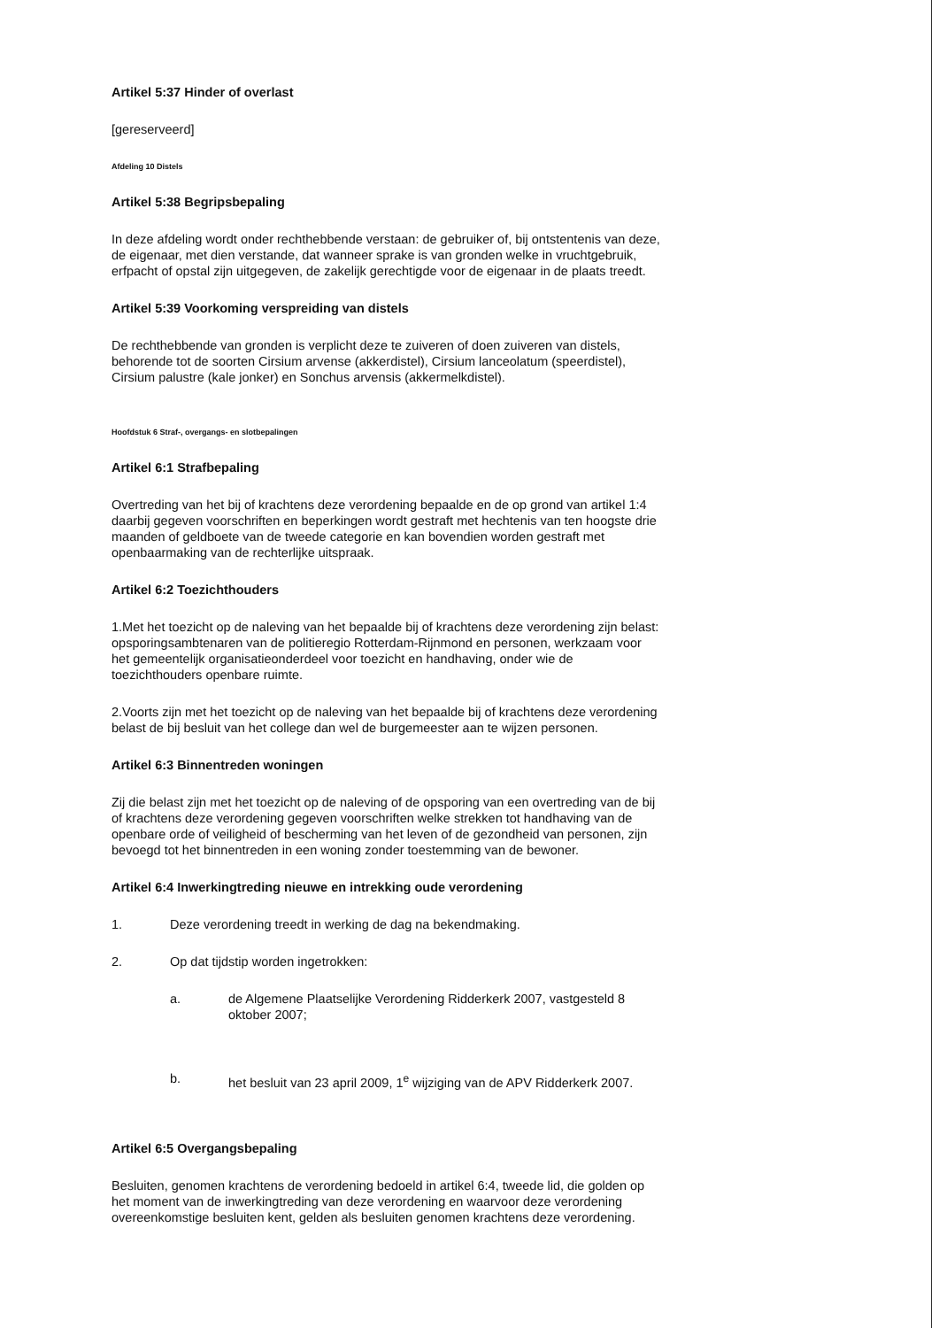Artikel 5:37 Hinder of overlast
[gereserveerd]
Afdeling 10 Distels
Artikel 5:38 Begripsbepaling
In deze afdeling wordt onder rechthebbende verstaan: de gebruiker of, bij ontstentenis van deze, de eigenaar, met dien verstande, dat wanneer sprake is van gronden welke in vruchtgebruik, erfpacht of opstal zijn uitgegeven, de zakelijk gerechtigde voor de eigenaar in de plaats treedt.
Artikel 5:39 Voorkoming verspreiding van distels
De rechthebbende van gronden is verplicht deze te zuiveren of doen zuiveren van distels, behorende tot de soorten Cirsium arvense (akkerdistel), Cirsium lanceolatum (speerdistel), Cirsium palustre (kale jonker) en Sonchus arvensis (akkermelkdistel).
Hoofdstuk 6 Straf-, overgangs- en slotbepalingen
Artikel 6:1 Strafbepaling
Overtreding van het bij of krachtens deze verordening bepaalde en de op grond van artikel 1:4 daarbij gegeven voorschriften en beperkingen wordt gestraft met hechtenis van ten hoogste drie maanden of geldboete van de tweede categorie en kan bovendien worden gestraft met openbaarmaking van de rechterlijke uitspraak.
Artikel 6:2 Toezichthouders
1.Met het toezicht op de naleving van het bepaalde bij of krachtens deze verordening zijn belast: opsporingsambtenaren van de politieregio Rotterdam-Rijnmond en personen, werkzaam voor het gemeentelijk organisatieonderdeel voor toezicht en handhaving, onder wie de toezichthouders openbare ruimte.
2.Voorts zijn met het toezicht op de naleving van het bepaalde bij of krachtens deze verordening belast de bij besluit van het college dan wel de burgemeester aan te wijzen personen.
Artikel 6:3 Binnentreden woningen
Zij die belast zijn met het toezicht op de naleving of de opsporing van een overtreding van de bij of krachtens deze verordening gegeven voorschriften welke strekken tot handhaving van de openbare orde of veiligheid of bescherming van het leven of de gezondheid van personen, zijn bevoegd tot het binnentreden in een woning zonder toestemming van de bewoner.
Artikel 6:4 Inwerkingtreding nieuwe en intrekking oude verordening
1. Deze verordening treedt in werking de dag na bekendmaking.
2. Op dat tijdstip worden ingetrokken:
a. de Algemene Plaatselijke Verordening Ridderkerk 2007, vastgesteld 8 oktober 2007;
b. het besluit van 23 april 2009, 1<sup>e</sup> wijziging van de APV Ridderkerk 2007.
Artikel 6:5 Overgangsbepaling
Besluiten, genomen krachtens de verordening bedoeld in artikel 6:4, tweede lid, die golden op het moment van de inwerkingtreding van deze verordening en waarvoor deze verordening overeenkomstige besluiten kent, gelden als besluiten genomen krachtens deze verordening.